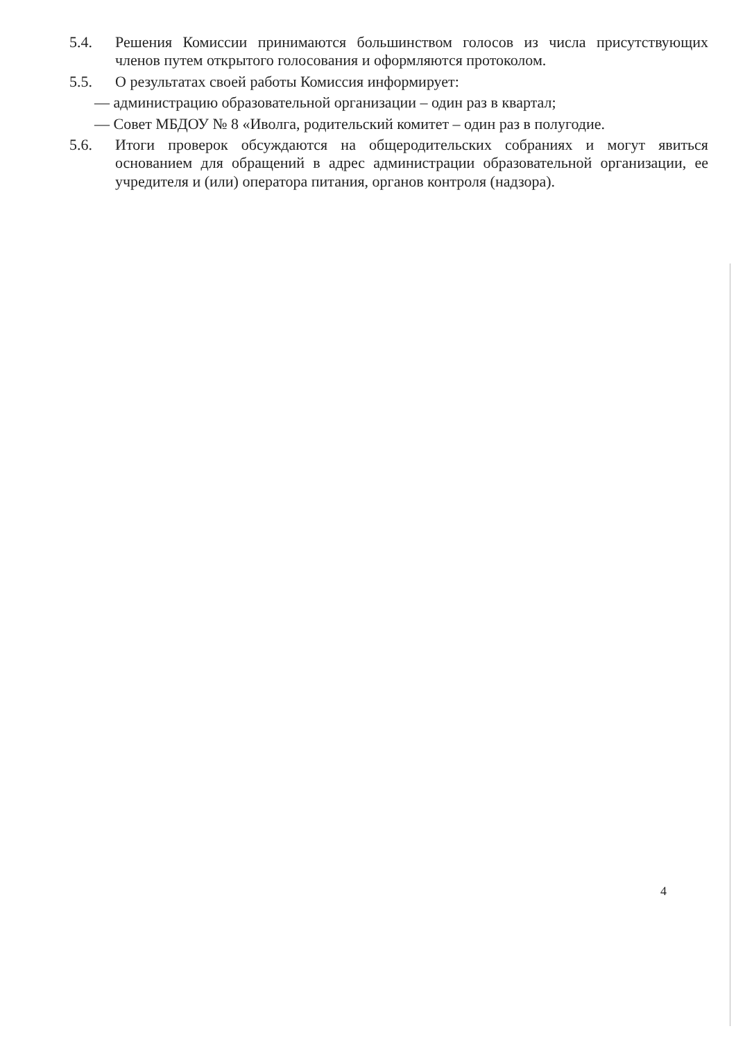5.4. Решения Комиссии принимаются большинством голосов из числа присутствующих членов путем открытого голосования и оформляются протоколом.
5.5. О результатах своей работы Комиссия информирует:
— администрацию образовательной организации – один раз в квартал;
— Совет МБДОУ № 8 «Иволга, родительский комитет – один раз в полугодие.
5.6. Итоги проверок обсуждаются на общеродительских собраниях и могут явиться основанием для обращений в адрес администрации образовательной организации, ее учредителя и (или) оператора питания, органов контроля (надзора).
4